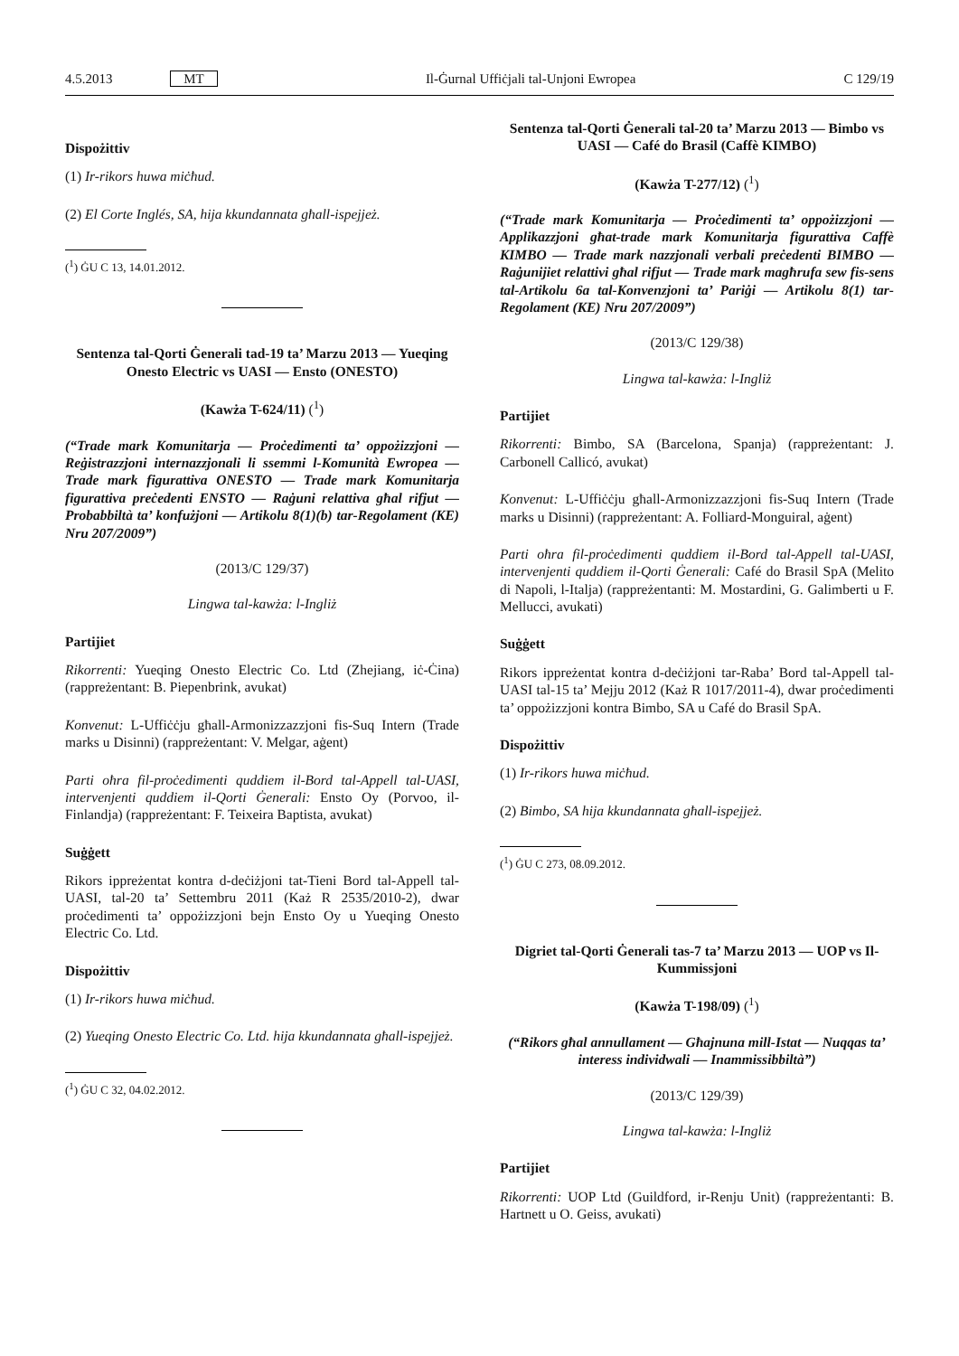4.5.2013 MT Il-Ġurnal Uffiċjali tal-Unjoni Ewropea C 129/19
Dispożittiv
(1) Ir-rikors huwa miċħud.
(2) El Corte Inglés, SA, hija kkundannata għall-ispejjeż.
(<sup>1</sup>) ĠU C 13, 14.01.2012.
Sentenza tal-Qorti Ġenerali tad-19 ta’ Marzu 2013 — Yueqing Onesto Electric vs UASI — Ensto (ONESTO)
(Kawża T-624/11) (<sup>1</sup>)
(“Trade mark Komunitarja — Proċedimenti ta’ oppożizzjoni — Reġistrazzjoni internazzjonali li ssemmi l-Komunità Ewropea — Trade mark figurattiva ONESTO — Trade mark Komunitarja figurattiva preċedenti ENSTO — Raġuni relattiva għal rifjut — Probabbiltà ta’ konfużjoni — Artikolu 8(1)(b) tar-Regolament (KE) Nru 207/2009”)
(2013/C 129/37)
Lingwa tal-kawża: l-Ingliż
Partijiet
Rikorrenti: Yueqing Onesto Electric Co. Ltd (Zhejiang, iċ-Ċina) (rappreżentant: B. Piepenbrink, avukat)
Konvenut: L-Uffiċċju għall-Armonizzazzjoni fis-Suq Intern (Trade marks u Disinni) (rappreżentant: V. Melgar, aġent)
Parti oħra fil-proċedimenti quddiem il-Bord tal-Appell tal-UASI, intervenjenti quddiem il-Qorti Ġenerali: Ensto Oy (Porvoo, il-Finlandja) (rappreżentant: F. Teixeira Baptista, avukat)
Suġġett
Rikors ippreżentat kontra d-deċiżjoni tat-Tieni Bord tal-Appell tal-UASI, tal-20 ta’ Settembru 2011 (Każ R 2535/2010-2), dwar proċedimenti ta’ oppożizzjoni bejn Ensto Oy u Yueqing Onesto Electric Co. Ltd.
Dispożittiv
(1) Ir-rikors huwa miċħud.
(2) Yueqing Onesto Electric Co. Ltd. hija kkundannata għall-ispejjeż.
(<sup>1</sup>) ĠU C 32, 04.02.2012.
Sentenza tal-Qorti Ġenerali tal-20 ta’ Marzu 2013 — Bimbo vs UASI — Café do Brasil (Caffè KIMBO)
(Kawża T-277/12) (<sup>1</sup>)
(“Trade mark Komunitarja — Proċedimenti ta’ oppożizzjoni — Applikazzjoni għat-trade mark Komunitarja figurattiva Caffè KIMBO — Trade mark nazzjonali verbali preċedenti BIMBO — Raġunijiet relattivi għal rifjut — Trade mark magħrufa sew fis-sens tal-Artikolu 6a tal-Konvenzjoni ta’ Pariġi — Artikolu 8(1) tar-Regolament (KE) Nru 207/2009”)
(2013/C 129/38)
Lingwa tal-kawża: l-Ingliż
Partijiet
Rikorrenti: Bimbo, SA (Barcelona, Spanja) (rappreżentant: J. Carbonell Callicó, avukat)
Konvenut: L-Uffiċċju għall-Armonizzazzjoni fis-Suq Intern (Trade marks u Disinni) (rappreżentant: A. Folliard-Monguiral, aġent)
Parti oħra fil-proċedimenti quddiem il-Bord tal-Appell tal-UASI, intervenjenti quddiem il-Qorti Ġenerali: Café do Brasil SpA (Melito di Napoli, l-Italja) (rappreżentanti: M. Mostardini, G. Galimberti u F. Mellucci, avukati)
Suġġett
Rikors ippreżentat kontra d-deċiżjoni tar-Raba’ Bord tal-Appell tal-UASI tal-15 ta’ Mejju 2012 (Każ R 1017/2011-4), dwar proċedimenti ta’ oppożizzjoni kontra Bimbo, SA u Café do Brasil SpA.
Dispożittiv
(1) Ir-rikors huwa miċħud.
(2) Bimbo, SA hija kkundannata għall-ispejjeż.
(<sup>1</sup>) ĠU C 273, 08.09.2012.
Digriet tal-Qorti Ġenerali tas-7 ta’ Marzu 2013 — UOP vs Il-Kummissjoni
(Kawża T-198/09) (<sup>1</sup>)
(“Rikors għal annullament — Għajnuna mill-Istat — Nuqqas ta’ interess individwali — Inammissibbiltà”)
(2013/C 129/39)
Lingwa tal-kawża: l-Ingliż
Partijiet
Rikorrenti: UOP Ltd (Guildford, ir-Renju Unit) (rappreżentanti: B. Hartnett u O. Geiss, avukati)